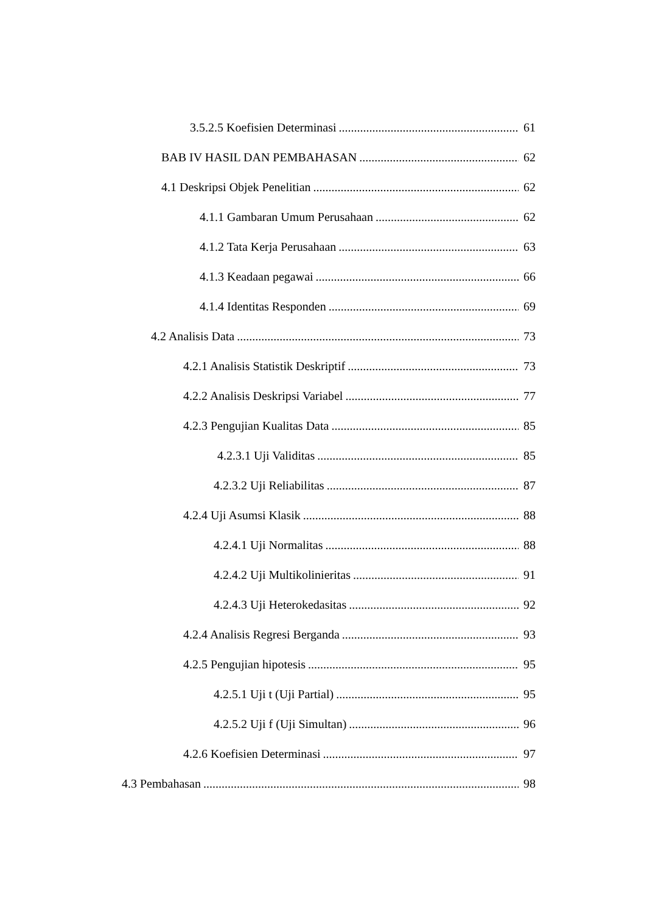3.5.2.5 Koefisien Determinasi 61
BAB IV HASIL DAN PEMBAHASAN 62
4.1 Deskripsi Objek Penelitian 62
4.1.1 Gambaran Umum Perusahaan 62
4.1.2 Tata Kerja Perusahaan 63
4.1.3 Keadaan pegawai 66
4.1.4 Identitas Responden 69
4.2 Analisis Data 73
4.2.1 Analisis Statistik Deskriptif 73
4.2.2 Analisis Deskripsi Variabel 77
4.2.3 Pengujian Kualitas Data 85
4.2.3.1 Uji Validitas 85
4.2.3.2 Uji Reliabilitas 87
4.2.4 Uji Asumsi Klasik 88
4.2.4.1 Uji Normalitas 88
4.2.4.2 Uji Multikolinieritas 91
4.2.4.3 Uji Heterokedasitas 92
4.2.4 Analisis Regresi Berganda 93
4.2.5 Pengujian hipotesis 95
4.2.5.1 Uji t (Uji Partial) 95
4.2.5.2 Uji f (Uji Simultan) 96
4.2.6 Koefisien Determinasi 97
4.3 Pembahasan 98